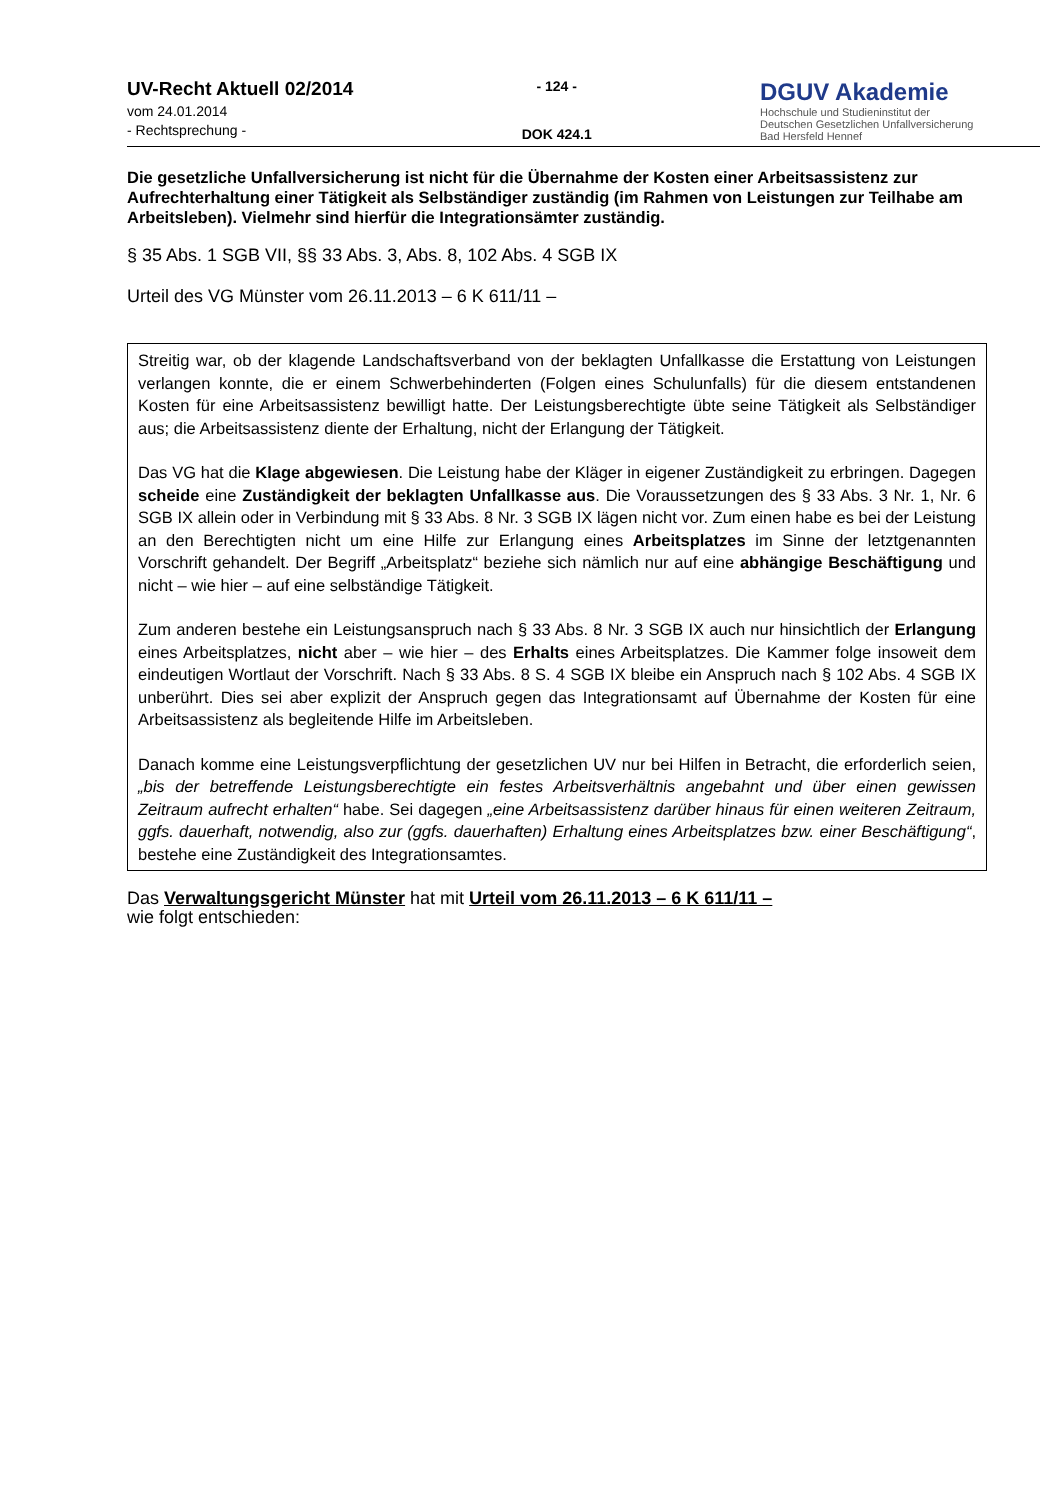UV-Recht Aktuell 02/2014
vom 24.01.2014
- Rechtsprechung -
- 124 -
DOK 424.1
DGUV Akademie
Hochschule und Studieninstitut der
Deutschen Gesetzlichen Unfallversicherung
Bad Hersfeld Hennef
Die gesetzliche Unfallversicherung ist nicht für die Übernahme der Kosten einer Arbeitsassistenz zur Aufrechterhaltung einer Tätigkeit als Selbständiger zuständig (im Rahmen von Leistungen zur Teilhabe am Arbeitsleben). Vielmehr sind hierfür die Integrationsämter zuständig.
§ 35 Abs. 1 SGB VII, §§ 33 Abs. 3, Abs. 8, 102 Abs. 4 SGB IX
Urteil des VG Münster vom 26.11.2013 – 6 K 611/11 –
Streitig war, ob der klagende Landschaftsverband von der beklagten Unfallkasse die Erstattung von Leistungen verlangen konnte, die er einem Schwerbehinderten (Folgen eines Schulunfalls) für die diesem entstandenen Kosten für eine Arbeitsassistenz bewilligt hatte. Der Leistungsberechtigte übte seine Tätigkeit als Selbständiger aus; die Arbeitsassistenz diente der Erhaltung, nicht der Erlangung der Tätigkeit.
Das VG hat die Klage abgewiesen. Die Leistung habe der Kläger in eigener Zuständigkeit zu erbringen. Dagegen scheide eine Zuständigkeit der beklagten Unfallkasse aus. Die Voraussetzungen des § 33 Abs. 3 Nr. 1, Nr. 6 SGB IX allein oder in Verbindung mit § 33 Abs. 8 Nr. 3 SGB IX lägen nicht vor. Zum einen habe es bei der Leistung an den Berechtigten nicht um eine Hilfe zur Erlangung eines Arbeitsplatzes im Sinne der letztgenannten Vorschrift gehandelt. Der Begriff „Arbeitsplatz“ beziehe sich nämlich nur auf eine abhängige Beschäftigung und nicht – wie hier – auf eine selbständige Tätigkeit.
Zum anderen bestehe ein Leistungsanspruch nach § 33 Abs. 8 Nr. 3 SGB IX auch nur hinsichtlich der Erlangung eines Arbeitsplatzes, nicht aber – wie hier – des Erhalts eines Arbeitsplatzes. Die Kammer folge insoweit dem eindeutigen Wortlaut der Vorschrift. Nach § 33 Abs. 8 S. 4 SGB IX bleibe ein Anspruch nach § 102 Abs. 4 SGB IX unberührt. Dies sei aber explizit der Anspruch gegen das Integrationsamt auf Übernahme der Kosten für eine Arbeitsassistenz als begleitende Hilfe im Arbeitsleben.
Danach komme eine Leistungsverpflichtung der gesetzlichen UV nur bei Hilfen in Betracht, die erforderlich seien, „bis der betreffende Leistungsberechtigte ein festes Arbeitsverhältnis angebahnt und über einen gewissen Zeitraum aufrecht erhalten“ habe. Sei dagegen „eine Arbeitsassistenz darüber hinaus für einen weiteren Zeitraum, ggfs. dauerhaft, notwendig, also zur (ggfs. dauerhaften) Erhaltung eines Arbeitsplatzes bzw. einer Beschäftigung“, bestehe eine Zuständigkeit des Integrationsamtes.
Das Verwaltungsgericht Münster hat mit Urteil vom 26.11.2013 – 6 K 611/11 –
wie folgt entschieden: